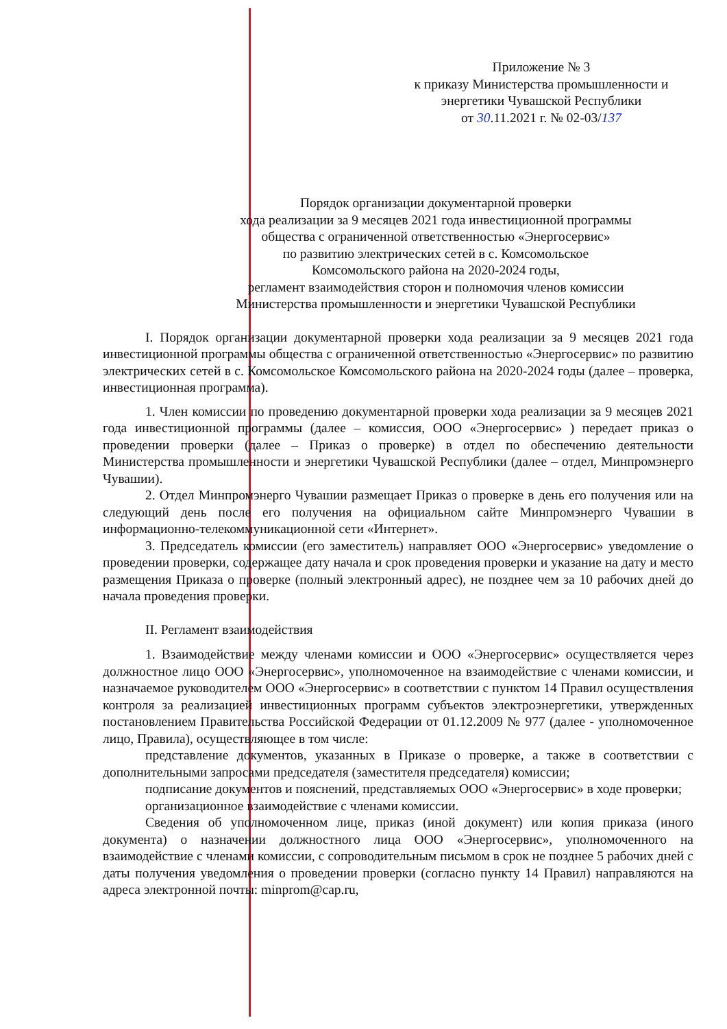Приложение № 3
к приказу Министерства промышленности и
энергетики Чувашской Республики
от 30.11.2021 г. № 02-03/137
Порядок организации документарной проверки
хода реализации за 9 месяцев 2021 года инвестиционной программы
общества с ограниченной ответственностью «Энергосервис»
по развитию электрических сетей в с. Комсомольское
Комсомольского района на 2020-2024 годы,
регламент взаимодействия сторон и полномочия членов комиссии
Министерства промышленности и энергетики Чувашской Республики
I. Порядок организации документарной проверки хода реализации за 9 месяцев 2021 года инвестиционной программы общества с ограниченной ответственностью «Энергосервис» по развитию электрических сетей в с. Комсомольское Комсомольского района на 2020-2024 годы (далее – проверка, инвестиционная программа).
1. Член комиссии по проведению документарной проверки хода реализации за 9 месяцев 2021 года инвестиционной программы (далее – комиссия, ООО «Энергосервис» ) передает приказ о проведении проверки (далее – Приказ о проверке) в отдел по обеспечению деятельности Министерства промышленности и энергетики Чувашской Республики (далее – отдел, Минпромэнерго Чувашии).
2. Отдел Минпромэнерго Чувашии размещает Приказ о проверке в день его получения или на следующий день после его получения на официальном сайте Минпромэнерго Чувашии в информационно-телекоммуникационной сети «Интернет».
3. Председатель комиссии (его заместитель) направляет ООО «Энергосервис» уведомление о проведении проверки, содержащее дату начала и срок проведения проверки и указание на дату и место размещения Приказа о проверке (полный электронный адрес), не позднее чем за 10 рабочих дней до начала проведения проверки.
II. Регламент взаимодействия
1. Взаимодействие между членами комиссии и ООО «Энергосервис» осуществляется через должностное лицо ООО «Энергосервис», уполномоченное на взаимодействие с членами комиссии, и назначаемое руководителем ООО «Энергосервис» в соответствии с пунктом 14 Правил осуществления контроля за реализацией инвестиционных программ субъектов электроэнергетики, утвержденных постановлением Правительства Российской Федерации от 01.12.2009 № 977 (далее - уполномоченное лицо, Правила), осуществляющее в том числе:
представление документов, указанных в Приказе о проверке, а также в соответствии с дополнительными запросами председателя (заместителя председателя) комиссии;
подписание документов и пояснений, представляемых ООО «Энергосервис» в ходе проверки;
организационное взаимодействие с членами комиссии.
Сведения об уполномоченном лице, приказ (иной документ) или копия приказа (иного документа) о назначении должностного лица ООО «Энергосервис», уполномоченного на взаимодействие с членами комиссии, с сопроводительным письмом в срок не позднее 5 рабочих дней с даты получения уведомления о проведении проверки (согласно пункту 14 Правил) направляются на адреса электронной почты: minprom@cap.ru,